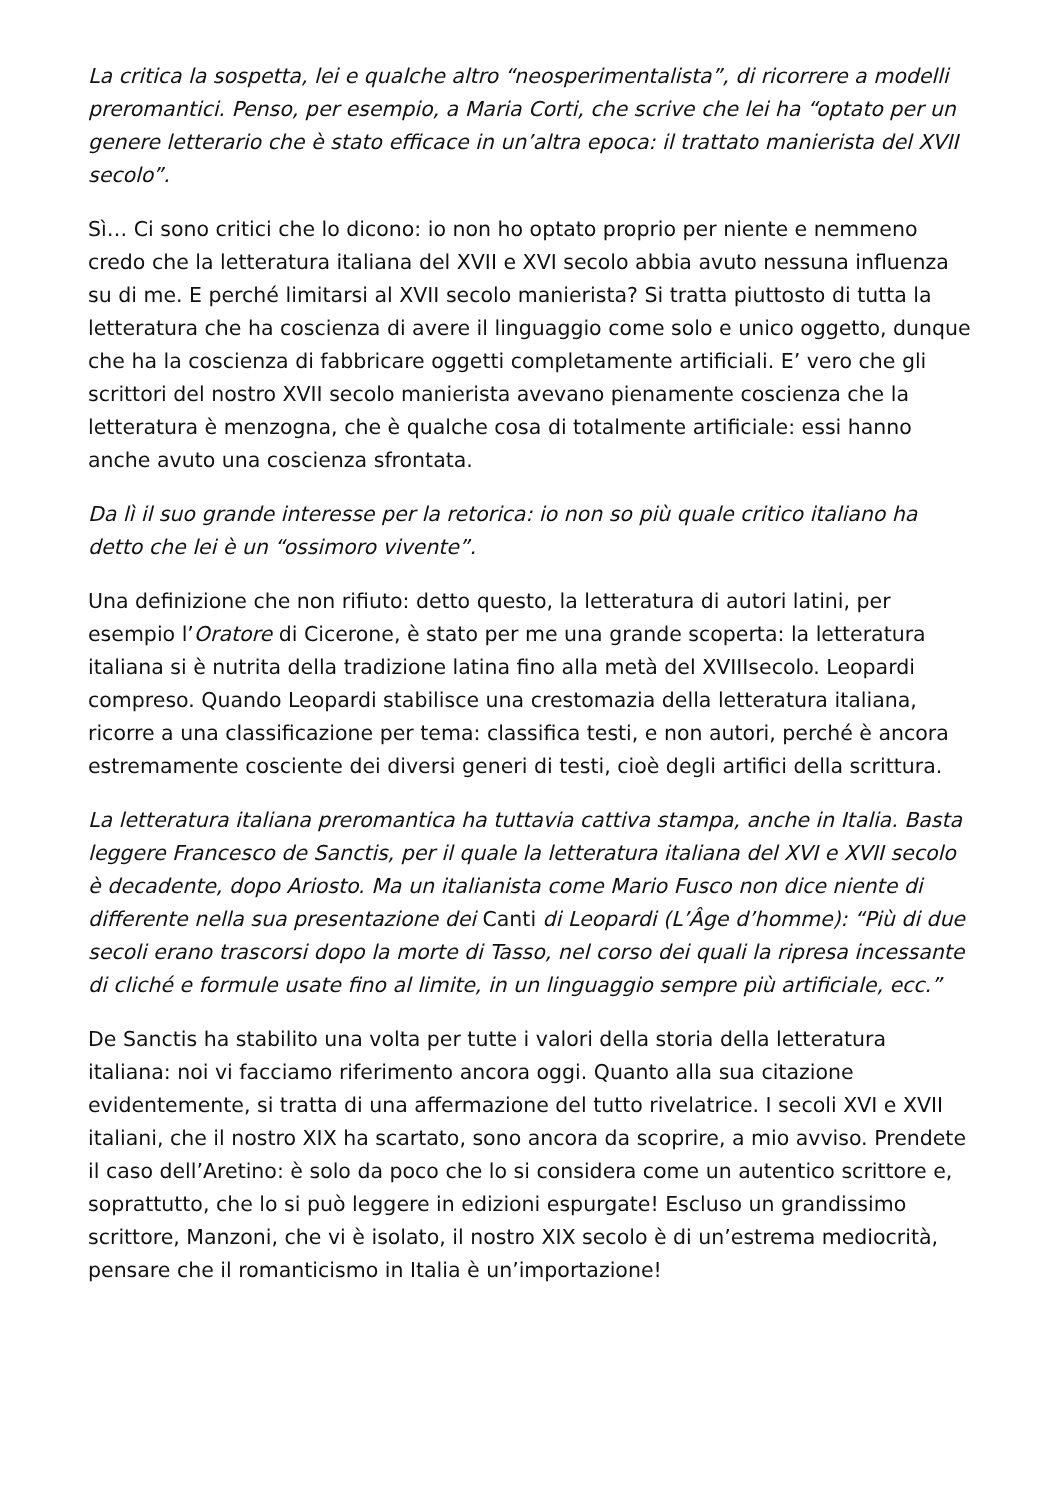La critica la sospetta, lei e qualche altro “neosperimentalista”, di ricorrere a modelli preromantici. Penso, per esempio, a Maria Corti, che scrive che lei ha “optato per un genere letterario che è stato efficace in un’altra epoca: il trattato manierista del XVII secolo”.
Sì… Ci sono critici che lo dicono: io non ho optato proprio per niente e nemmeno credo che la letteratura italiana del XVII e XVI secolo abbia avuto nessuna influenza su di me. E perché limitarsi al XVII secolo manierista? Si tratta piuttosto di tutta la letteratura che ha coscienza di avere il linguaggio come solo e unico oggetto, dunque che ha la coscienza di fabbricare oggetti completamente artificiali. E’ vero che gli scrittori del nostro XVII secolo manierista avevano pienamente coscienza che la letteratura è menzogna, che è qualche cosa di totalmente artificiale: essi hanno anche avuto una coscienza sfrontata.
Da lì il suo grande interesse per la retorica: io non so più quale critico italiano ha detto che lei è un “ossimoro vivente”.
Una definizione che non rifiuto: detto questo, la letteratura di autori latini, per esempio l’Oratore di Cicerone, è stato per me una grande scoperta: la letteratura italiana si è nutrita della tradizione latina fino alla metà del XVIIIsecolo. Leopardi compreso. Quando Leopardi stabilisce una crestomazia della letteratura italiana, ricorre a una classificazione per tema: classifica testi, e non autori, perché è ancora estremamente cosciente dei diversi generi di testi, cioè degli artifici della scrittura.
La letteratura italiana preromantica ha tuttavia cattiva stampa, anche in Italia. Basta leggere Francesco de Sanctis, per il quale la letteratura italiana del XVI e XVII secolo è decadente, dopo Ariosto. Ma un italianista come Mario Fusco non dice niente di differente nella sua presentazione dei Canti di Leopardi (L’Âge d’homme): “Più di due secoli erano trascorsi dopo la morte di Tasso, nel corso dei quali la ripresa incessante di cliché e formule usate fino al limite, in un linguaggio sempre più artificiale, ecc.”
De Sanctis ha stabilito una volta per tutte i valori della storia della letteratura italiana: noi vi facciamo riferimento ancora oggi. Quanto alla sua citazione evidentemente, si tratta di una affermazione del tutto rivelatrice. I secoli XVI e XVII italiani, che il nostro XIX ha scartato, sono ancora da scoprire, a mio avviso. Prendete il caso dell’Aretino: è solo da poco che lo si considera come un autentico scrittore e, soprattutto, che lo si può leggere in edizioni espurgate! Escluso un grandissimo scrittore, Manzoni, che vi è isolato, il nostro XIX secolo è di un’estrema mediocrità, pensare che il romanticismo in Italia è un’importazione!